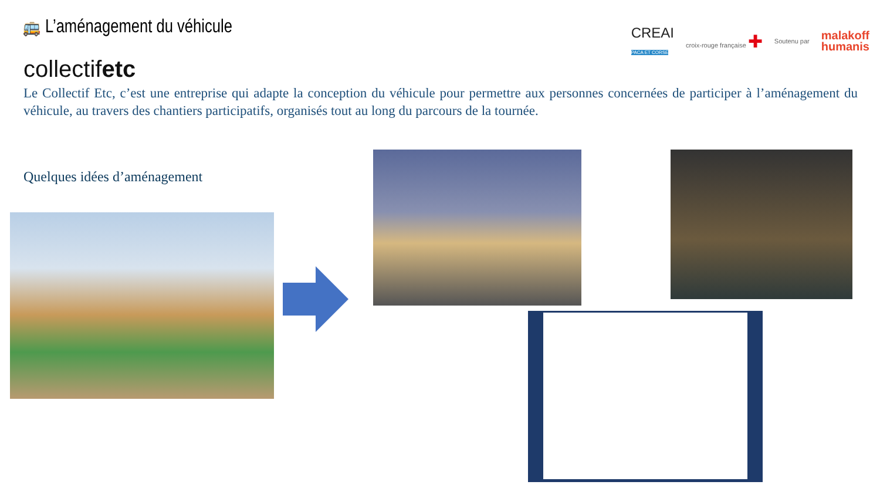🚌 L’aménagement du véhicule
CREAI
PACA ET CORSE croix-rouge française ✚ Soutenu par malakoff
humanis
collectifetc
Le Collectif Etc, c’est une entreprise qui adapte la conception du véhicule pour permettre aux personnes concernées de participer à l’aménagement du véhicule, au travers des chantiers participatifs, organisés tout au long du parcours de la tournée.
Quelques idées d’aménagement